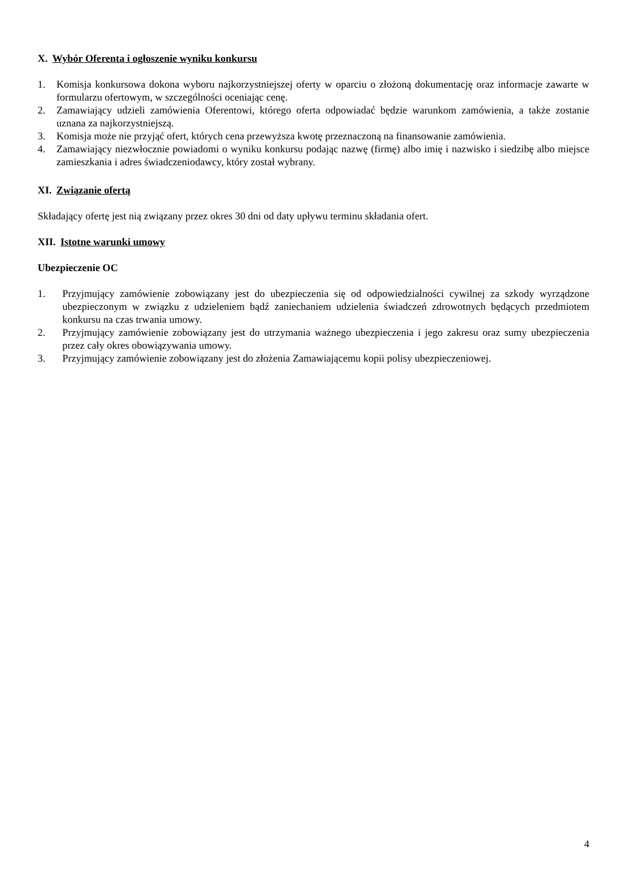X. Wybór Oferenta i ogłoszenie wyniku konkursu
1. Komisja konkursowa dokona wyboru najkorzystniejszej oferty w oparciu o złożoną dokumentację oraz informacje zawarte w formularzu ofertowym, w szczególności oceniając cenę.
2. Zamawiający udzieli zamówienia Oferentowi, którego oferta odpowiadać będzie warunkom zamówienia, a także zostanie uznana za najkorzystniejszą.
3. Komisja może nie przyjąć ofert, których cena przewyższa kwotę przeznaczoną na finansowanie zamówienia.
4. Zamawiający niezwłocznie powiadomi o wyniku konkursu podając nazwę (firmę) albo imię i nazwisko i siedzibę albo miejsce zamieszkania i adres świadczeniodawcy, który został wybrany.
XI. Związanie ofertą
Składający ofertę jest nią związany przez okres 30 dni od daty upływu terminu składania ofert.
XII. Istotne warunki umowy
Ubezpieczenie OC
1. Przyjmujący zamówienie zobowiązany jest do ubezpieczenia się od odpowiedzialności cywilnej za szkody wyrządzone ubezpieczonym w związku z udzieleniem bądź zaniechaniem udzielenia świadczeń zdrowotnych będących przedmiotem konkursu na czas trwania umowy.
2. Przyjmujący zamówienie zobowiązany jest do utrzymania ważnego ubezpieczenia i jego zakresu oraz sumy ubezpieczenia przez cały okres obowiązywania umowy.
3. Przyjmujący zamówienie zobowiązany jest do złożenia Zamawiającemu kopii polisy ubezpieczeniowej.
4